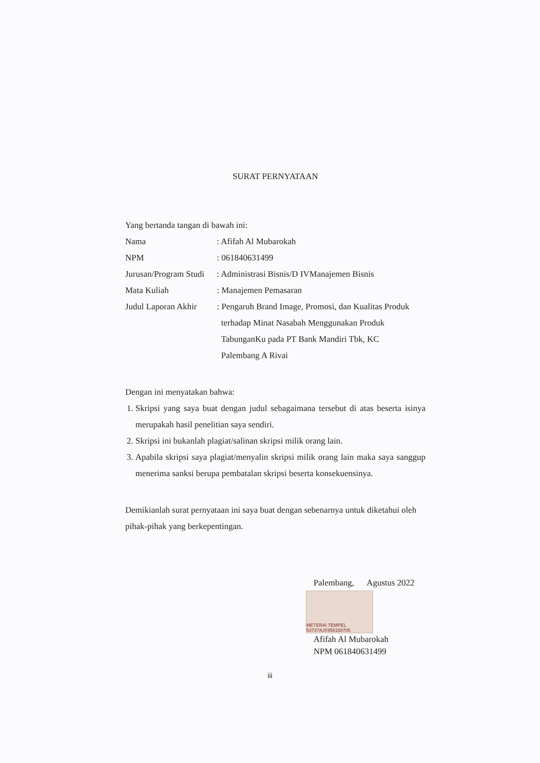SURAT PERNYATAAN
Yang bertanda tangan di bawah ini:
Nama : Afifah Al Mubarokah
NPM : 061840631499
Jurusan/Program Studi
: Administrasi Bisnis/D IVManajemen Bisnis
Mata Kuliah : Manajemen Pemasaran
Judul Laporan Akhir
: Pengaruh Brand Image, Promosi, dan Kualitas Produk
terhadap Minat Nasabah Menggunakan Produk
TabunganKu pada PT Bank Mandiri Tbk, KC
Palembang A Rivai
Dengan ini menyatakan bahwa:
1. Skripsi yang saya buat dengan judul sebagaimana tersebut di atas beserta isinya merupakah hasil penelitian saya sendiri.
2. Skripsi ini bukanlah plagiat/salinan skripsi milik orang lain.
3. Apabila skripsi saya plagiat/menyalin skripsi milik orang lain maka saya sanggup menerima sanksi berupa pembatalan skripsi beserta konsekuensinya.
Demikianlah surat pernyataan ini saya buat dengan sebenarnya untuk diketahui oleh pihak-pihak yang berkepentingan.
Palembang, Agustus 2022
METERAI TEMPEL 53737AJX956158705
Afifah Al Mubarokah
NPM 061840631499
iii